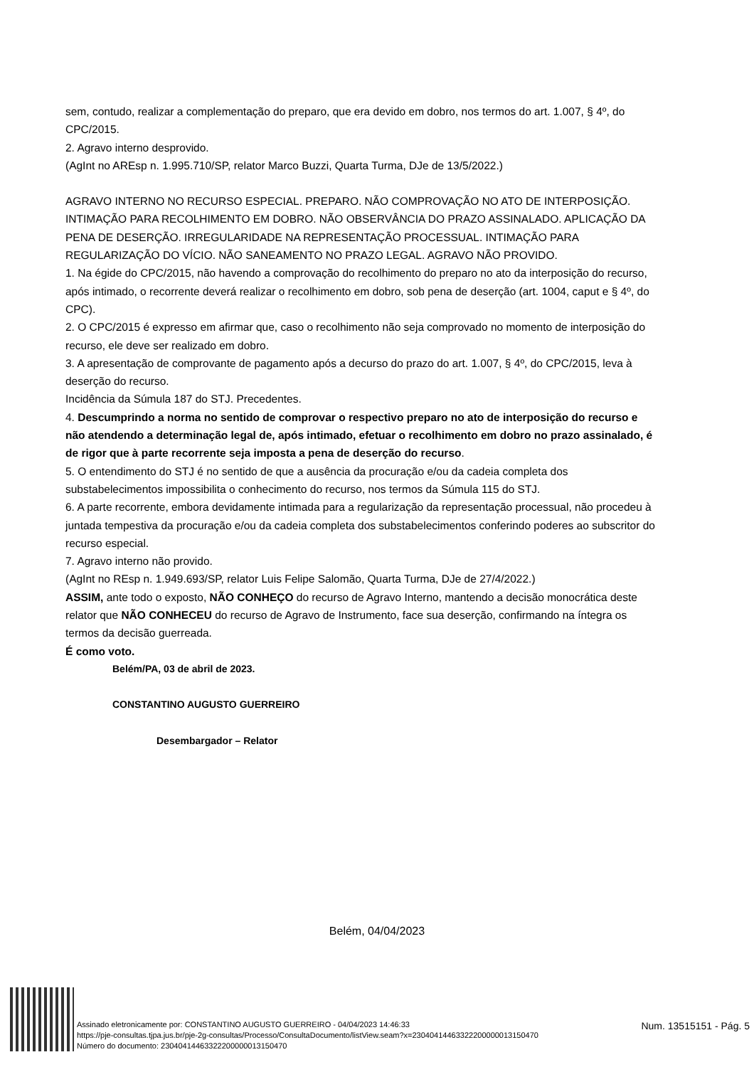sem, contudo, realizar a complementação do preparo, que era devido em dobro, nos termos do art. 1.007, § 4º, do CPC/2015.
2. Agravo interno desprovido.
(AgInt no AREsp n. 1.995.710/SP, relator Marco Buzzi, Quarta Turma, DJe de 13/5/2022.)
AGRAVO INTERNO NO RECURSO ESPECIAL. PREPARO. NÃO COMPROVAÇÃO NO ATO DE INTERPOSIÇÃO. INTIMAÇÃO PARA RECOLHIMENTO EM DOBRO. NÃO OBSERVÂNCIA DO PRAZO ASSINALADO. APLICAÇÃO DA PENA DE DESERÇÃO. IRREGULARIDADE NA REPRESENTAÇÃO PROCESSUAL. INTIMAÇÃO PARA REGULARIZAÇÃO DO VÍCIO. NÃO SANEAMENTO NO PRAZO LEGAL. AGRAVO NÃO PROVIDO.
1. Na égide do CPC/2015, não havendo a comprovação do recolhimento do preparo no ato da interposição do recurso, após intimado, o recorrente deverá realizar o recolhimento em dobro, sob pena de deserção (art. 1004, caput e § 4º, do CPC).
2. O CPC/2015 é expresso em afirmar que, caso o recolhimento não seja comprovado no momento de interposição do recurso, ele deve ser realizado em dobro.
3. A apresentação de comprovante de pagamento após a decurso do prazo do art. 1.007, § 4º, do CPC/2015, leva à deserção do recurso.
Incidência da Súmula 187 do STJ. Precedentes.
4. Descumprindo a norma no sentido de comprovar o respectivo preparo no ato de interposição do recurso e não atendendo a determinação legal de, após intimado, efetuar o recolhimento em dobro no prazo assinalado, é de rigor que à parte recorrente seja imposta a pena de deserção do recurso.
5. O entendimento do STJ é no sentido de que a ausência da procuração e/ou da cadeia completa dos substabelecimentos impossibilita o conhecimento do recurso, nos termos da Súmula 115 do STJ.
6. A parte recorrente, embora devidamente intimada para a regularização da representação processual, não procedeu à juntada tempestiva da procuração e/ou da cadeia completa dos substabelecimentos conferindo poderes ao subscritor do recurso especial.
7. Agravo interno não provido.
(AgInt no REsp n. 1.949.693/SP, relator Luis Felipe Salomão, Quarta Turma, DJe de 27/4/2022.)
ASSIM, ante todo o exposto, NÃO CONHEÇO do recurso de Agravo Interno, mantendo a decisão monocrática deste relator que NÃO CONHECEU do recurso de Agravo de Instrumento, face sua deserção, confirmando na íntegra os termos da decisão guerreada.
É como voto.
Belém/PA, 03 de abril de 2023.
CONSTANTINO AUGUSTO GUERREIRO
Desembargador – Relator
Belém, 04/04/2023
Assinado eletronicamente por: CONSTANTINO AUGUSTO GUERREIRO - 04/04/2023 14:46:33
https://pje-consultas.tjpa.jus.br/pje-2g-consultas/Processo/ConsultaDocumento/listView.seam?x=23040414463322200000013150470
Número do documento: 23040414463322200000013150470
Num. 13515151 - Pág. 5